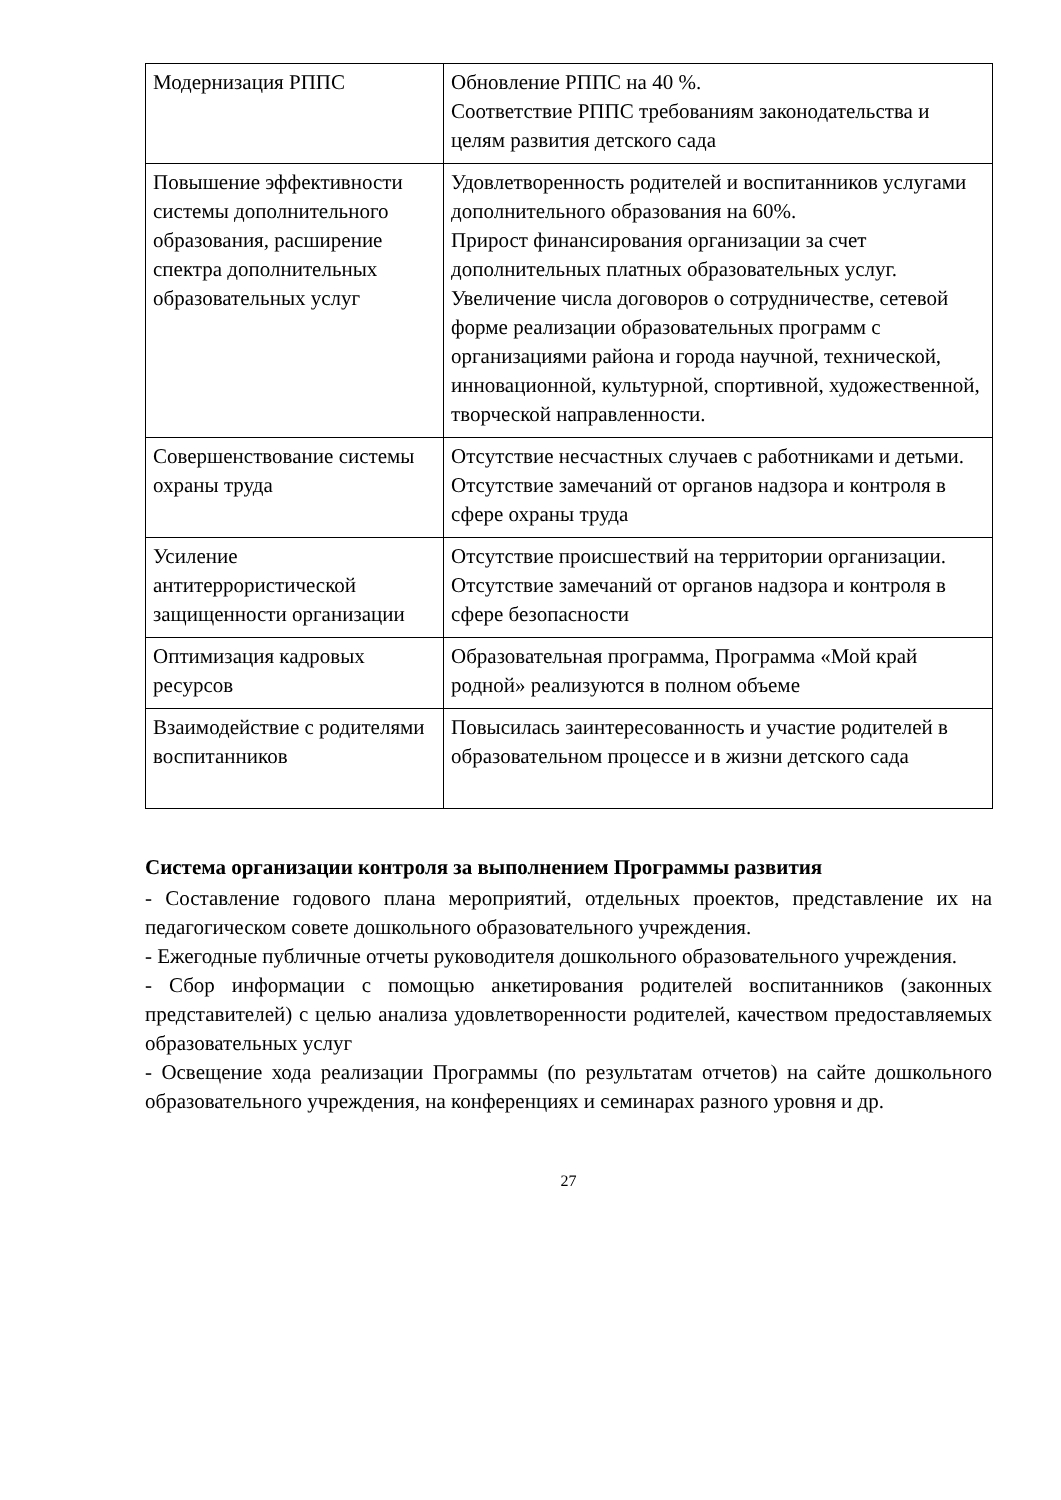| Модернизация РППС | Обновление РППС на 40 %. Соответствие РППС требованиям законодательства и целям развития детского сада |
| Повышение эффективности системы дополнительного образования, расширение спектра дополнительных образовательных услуг | Удовлетворенность родителей и воспитанников услугами дополнительного образования на 60%. Прирост финансирования организации за счет дополнительных платных образовательных услуг. Увеличение числа договоров о сотрудничестве, сетевой форме реализации образовательных программ с организациями района и города научной, технической, инновационной, культурной, спортивной, художественной, творческой направленности. |
| Совершенствование системы охраны труда | Отсутствие несчастных случаев с работниками и детьми. Отсутствие замечаний от органов надзора и контроля в сфере охраны труда |
| Усиление антитеррористической защищенности организации | Отсутствие происшествий на территории организации. Отсутствие замечаний от органов надзора и контроля в сфере безопасности |
| Оптимизация кадровых ресурсов | Образовательная программа, Программа «Мой край родной» реализуются в полном объеме |
| Взаимодействие с родителями воспитанников | Повысилась заинтересованность и участие родителей в образовательном процессе и в жизни детского сада |
Система организации контроля за выполнением Программы развития
- Составление годового плана мероприятий, отдельных проектов, представление их на педагогическом совете дошкольного образовательного учреждения.
- Ежегодные публичные отчеты руководителя дошкольного образовательного учреждения.
- Сбор информации с помощью анкетирования родителей воспитанников (законных представителей) с целью анализа удовлетворенности родителей, качеством предоставляемых образовательных услуг
- Освещение хода реализации Программы (по результатам отчетов) на сайте дошкольного образовательного учреждения, на конференциях и семинарах разного уровня и др.
27